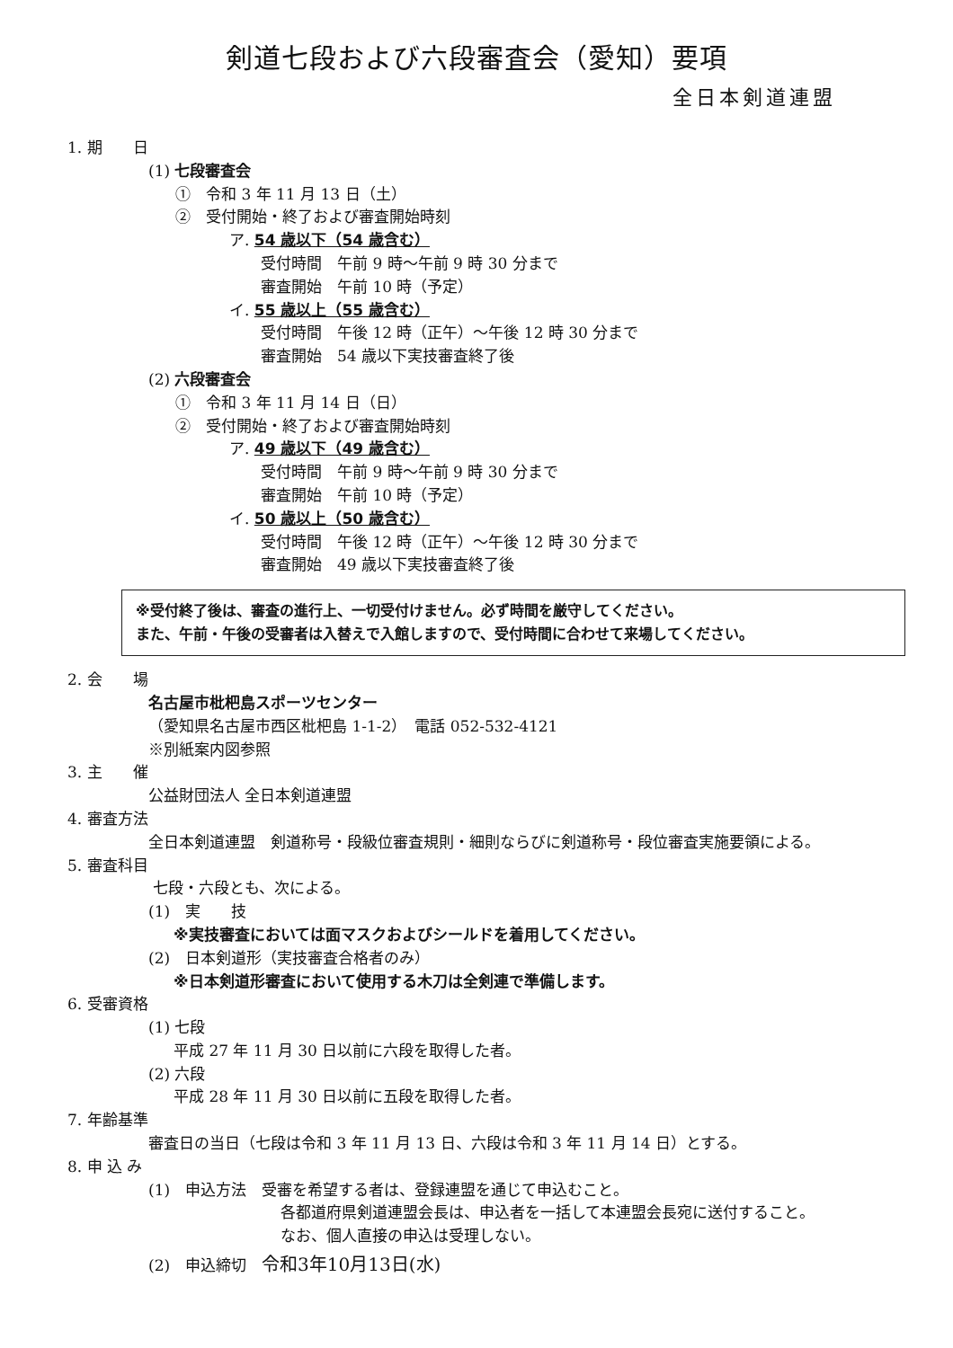剣道七段および六段審査会（愛知）要項
全日本剣道連盟
1. 期　　日
(1) 七段審査会
①　令和 3 年 11 月 13 日（土）
②　受付開始・終了および審査開始時刻
ア. 54 歳以下（54 歳含む）
受付時間　午前 9 時～午前 9 時 30 分まで
審査開始　午前 10 時（予定）
イ. 55 歳以上（55 歳含む）
受付時間　午後 12 時（正午）～午後 12 時 30 分まで
審査開始　54 歳以下実技審査終了後
(2) 六段審査会
①　令和 3 年 11 月 14 日（日）
②　受付開始・終了および審査開始時刻
ア. 49 歳以下（49 歳含む）
受付時間　午前 9 時～午前 9 時 30 分まで
審査開始　午前 10 時（予定）
イ. 50 歳以上（50 歳含む）
受付時間　午後 12 時（正午）～午後 12 時 30 分まで
審査開始　49 歳以下実技審査終了後
※受付終了後は、審査の進行上、一切受付けません。必ず時間を厳守してください。
また、午前・午後の受審者は入替えで入館しますので、受付時間に合わせて来場してください。
2. 会　　場
名古屋市枇杷島スポーツセンター
（愛知県名古屋市西区枇杷島 1-1-2）　電話 052-532-4121
※別紙案内図参照
3. 主　　催
公益財団法人 全日本剣道連盟
4. 審査方法
全日本剣道連盟　剣道称号・段級位審査規則・細則ならびに剣道称号・段位審査実施要領による。
5. 審査科目
七段・六段とも、次による。
(1)　実　　技
※実技審査においては面マスクおよびシールドを着用してください。
(2)　日本剣道形（実技審査合格者のみ）
※日本剣道形審査において使用する木刀は全剣連で準備します。
6. 受審資格
(1) 七段
平成 27 年 11 月 30 日以前に六段を取得した者。
(2) 六段
平成 28 年 11 月 30 日以前に五段を取得した者。
7. 年齢基準
審査日の当日（七段は令和 3 年 11 月 13 日、六段は令和 3 年 11 月 14 日）とする。
8. 申 込 み
(1)　申込方法　受審を希望する者は、登録連盟を通じて申込むこと。
各都道府県剣道連盟会長は、申込者を一括して本連盟会長宛に送付すること。
なお、個人直接の申込は受理しない。
(2)　申込締切　令和3年10月13日(水)